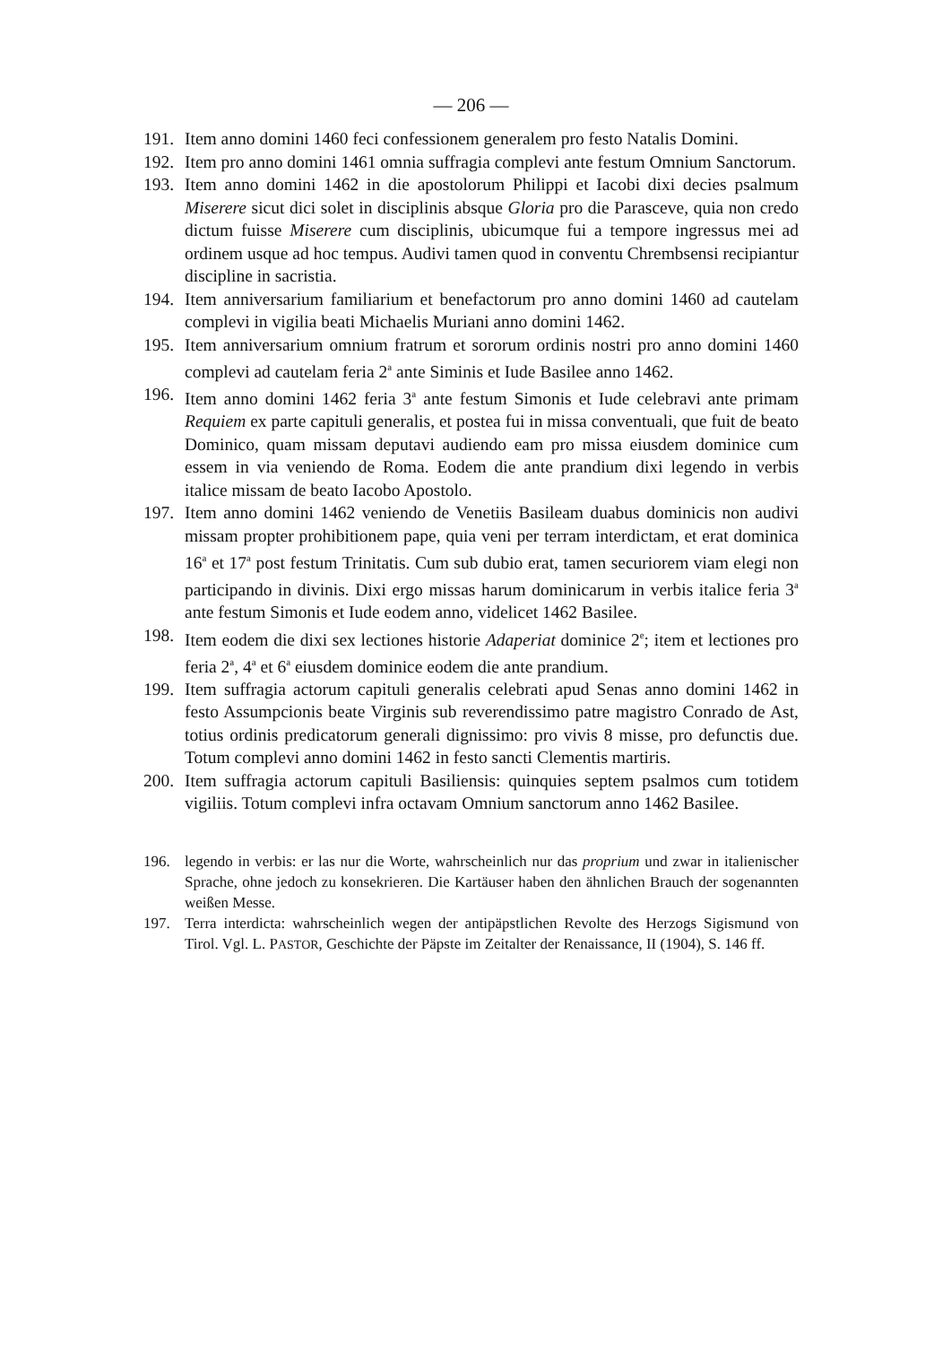— 206 —
191. Item anno domini 1460 feci confessionem generalem pro festo Natalis Domini.
192. Item pro anno domini 1461 omnia suffragia complevi ante festum Omnium Sanctorum.
193. Item anno domini 1462 in die apostolorum Philippi et Iacobi dixi decies psalmum Miserere sicut dici solet in disciplinis absque Gloria pro die Parasceve, quia non credo dictum fuisse Miserere cum disciplinis, ubicumque fui a tempore ingressus mei ad ordinem usque ad hoc tempus. Audivi tamen quod in conventu Chrembsensi recipiantur discipline in sacristia.
194. Item anniversarium familiarium et benefactorum pro anno domini 1460 ad cautelam complevi in vigilia beati Michaelis Muriani anno domini 1462.
195. Item anniversarium omnium fratrum et sororum ordinis nostri pro anno domini 1460 complevi ad cautelam feria 2<sup>a</sup> ante Siminis et Iude Basilee anno 1462.
196. Item anno domini 1462 feria 3<sup>a</sup> ante festum Simonis et Iude celebravi ante primam Requiem ex parte capituli generalis, et postea fui in missa conventuali, que fuit de beato Dominico, quam missam deputavi audiendo eam pro missa eiusdem dominice cum essem in via veniendo de Roma. Eodem die ante prandium dixi legendo in verbis italice missam de beato Iacobo Apostolo.
197. Item anno domini 1462 veniendo de Venetiis Basileam duabus dominicis non audivi missam propter prohibitionem pape, quia veni per terram interdictam, et erat dominica 16<sup>a</sup> et 17<sup>a</sup> post festum Trinitatis. Cum sub dubio erat, tamen securiorem viam elegi non participando in divinis. Dixi ergo missas harum dominicarum in verbis italice feria 3<sup>a</sup> ante festum Simonis et Iude eodem anno, videlicet 1462 Basilee.
198. Item eodem die dixi sex lectiones historie Adaperiat dominice 2<sup>e</sup>; item et lectiones pro feria 2<sup>a</sup>, 4<sup>a</sup> et 6<sup>a</sup> eiusdem dominice eodem die ante prandium.
199. Item suffragia actorum capituli generalis celebrati apud Senas anno domini 1462 in festo Assumpcionis beate Virginis sub reverendissimo patre magistro Conrado de Ast, totius ordinis predicatorum generali dignissimo: pro vivis 8 misse, pro defunctis due. Totum complevi anno domini 1462 in festo sancti Clementis martiris.
200. Item suffragia actorum capituli Basiliensis: quinquies septem psalmos cum totidem vigiliis. Totum complevi infra octavam Omnium sanctorum anno 1462 Basilee.
196. legendo in verbis: er las nur die Worte, wahrscheinlich nur das proprium und zwar in italienischer Sprache, ohne jedoch zu konsekrieren. Die Kartäuser haben den ähnlichen Brauch der sogenannten weißen Messe.
197. Terra interdicta: wahrscheinlich wegen der antipäpstlichen Revolte des Herzogs Sigismund von Tirol. Vgl. L. PASTOR, Geschichte der Päpste im Zeitalter der Renaissance, II (1904), S. 146 ff.